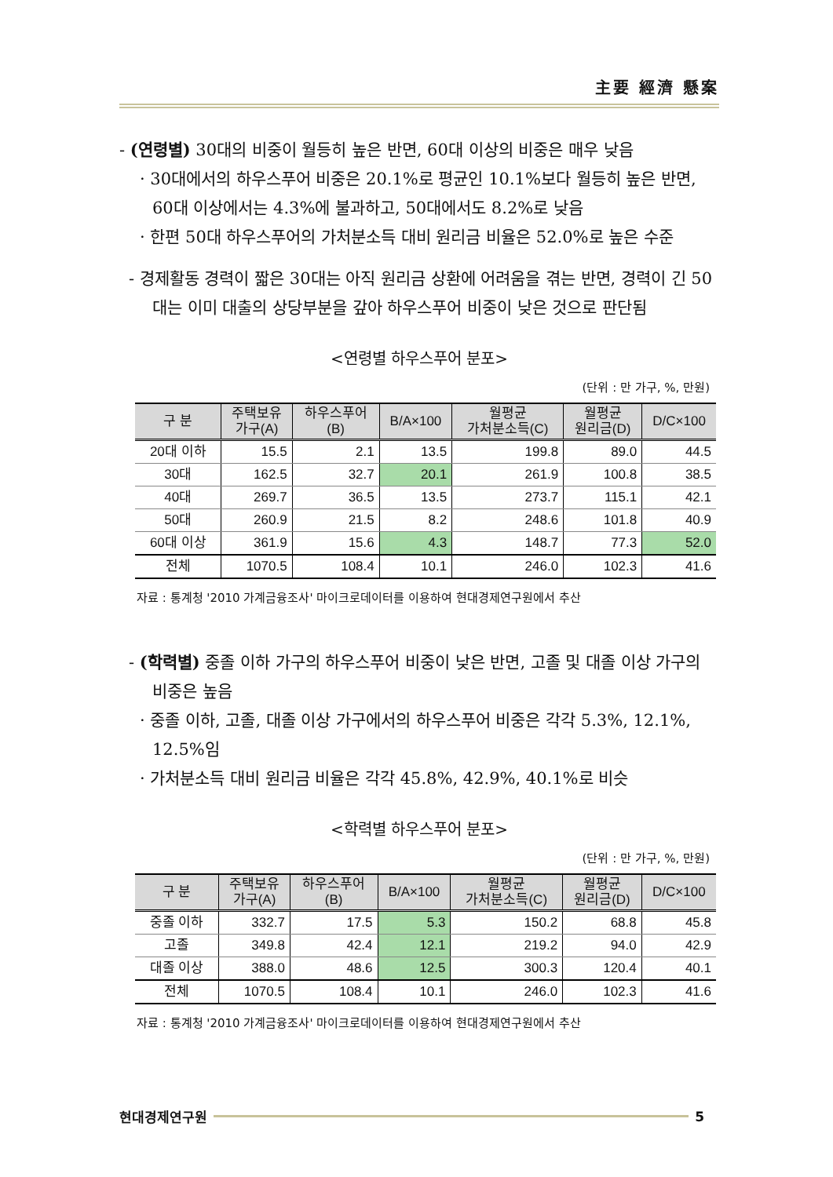主要 經濟 懸案
- (연령별) 30대의 비중이 월등히 높은 반면, 60대 이상의 비중은 매우 낮음
· 30대에서의 하우스푸어 비중은 20.1%로 평균인 10.1%보다 월등히 높은 반면, 60대 이상에서는 4.3%에 불과하고, 50대에서도 8.2%로 낮음
· 한편 50대 하우스푸어의 가처분소득 대비 원리금 비율은 52.0%로 높은 수준
- 경제활동 경력이 짧은 30대는 아직 원리금 상환에 어려움을 겪는 반면, 경력이 긴 50대는 이미 대출의 상당부분을 갚아 하우스푸어 비중이 낮은 것으로 판단됨
<연령별 하우스푸어 분포>
(단위 : 만 가구, %, 만원)
| 구 분 | 주택보유 가구(A) | 하우스푸어 (B) | B/A×100 | 월평균 가처분소득(C) | 월평균 원리금(D) | D/C×100 |
| --- | --- | --- | --- | --- | --- | --- |
| 20대 이하 | 15.5 | 2.1 | 13.5 | 199.8 | 89.0 | 44.5 |
| 30대 | 162.5 | 32.7 | 20.1 | 261.9 | 100.8 | 38.5 |
| 40대 | 269.7 | 36.5 | 13.5 | 273.7 | 115.1 | 42.1 |
| 50대 | 260.9 | 21.5 | 8.2 | 248.6 | 101.8 | 40.9 |
| 60대 이상 | 361.9 | 15.6 | 4.3 | 148.7 | 77.3 | 52.0 |
| 전체 | 1070.5 | 108.4 | 10.1 | 246.0 | 102.3 | 41.6 |
자료 : 통계청 '2010 가계금융조사' 마이크로데이터를 이용하여 현대경제연구원에서 추산
- (학력별) 중졸 이하 가구의 하우스푸어 비중이 낮은 반면, 고졸 및 대졸 이상 가구의 비중은 높음
· 중졸 이하, 고졸, 대졸 이상 가구에서의 하우스푸어 비중은 각각 5.3%, 12.1%, 12.5%임
· 가처분소득 대비 원리금 비율은 각각 45.8%, 42.9%, 40.1%로 비슷
<학력별 하우스푸어 분포>
(단위 : 만 가구, %, 만원)
| 구 분 | 주택보유 가구(A) | 하우스푸어 (B) | B/A×100 | 월평균 가처분소득(C) | 월평균 원리금(D) | D/C×100 |
| --- | --- | --- | --- | --- | --- | --- |
| 중졸 이하 | 332.7 | 17.5 | 5.3 | 150.2 | 68.8 | 45.8 |
| 고졸 | 349.8 | 42.4 | 12.1 | 219.2 | 94.0 | 42.9 |
| 대졸 이상 | 388.0 | 48.6 | 12.5 | 300.3 | 120.4 | 40.1 |
| 전체 | 1070.5 | 108.4 | 10.1 | 246.0 | 102.3 | 41.6 |
자료 : 통계청 '2010 가계금융조사' 마이크로데이터를 이용하여 현대경제연구원에서 추산
현대경제연구원 5